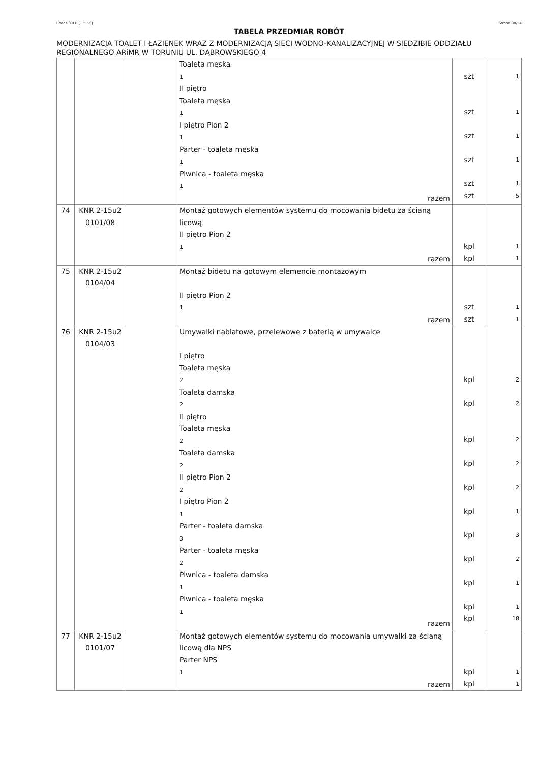Rodos 8.0.0 [13558] Strona 30/34
TABELA PRZEDMIAR ROBÓT
MODERNIZACJA TOALET I ŁAZIENEK WRAZ Z MODERNIZACJĄ SIECI WODNO-KANALIZACYJNEJ W SIEDZIBIE ODDZIAŁU REGIONALNEGO ARiMR W TORUNIU UL. DĄBROWSKIEGO 4
| | | | Toaleta męska 1 II piętro Toaleta męska 1 I piętro Pion 2 1 Parter - toaleta męska 1 Piwnica - toaleta męska 1 razem | szt szt szt szt szt szt | 1 1 1 1 1 5 |
| 74 | KNR 2-15u2 0101/08 | | Montaż gotowych elementów systemu do mocowania bidetu za ścianą licową II piętro Pion 2 1 razem | kpl kpl | 1 1 |
| 75 | KNR 2-15u2 0104/04 | | Montaż bidetu na gotowym elemencie montażowym II piętro Pion 2 1 razem | szt szt | 1 1 |
| 76 | KNR 2-15u2 0104/03 | | Umywalki nablatowe, przelewowe z baterią w umywalce I piętro Toaleta męska 2 Toaleta damska 2 II piętro Toaleta męska 2 Toaleta damska 2 II piętro Pion 2 2 I piętro Pion 2 1 Parter - toaleta damska 3 Parter - toaleta męska 2 Piwnica - toaleta damska 1 Piwnica - toaleta męska 1 razem | kpl kpl kpl kpl kpl kpl kpl kpl kpl kpl kpl | 2 2 2 2 2 1 3 2 1 1 18 |
| 77 | KNR 2-15u2 0101/07 | | Montaż gotowych elementów systemu do mocowania umywalki za ścianą licową dla NPS Parter NPS 1 razem | kpl kpl | 1 1 |